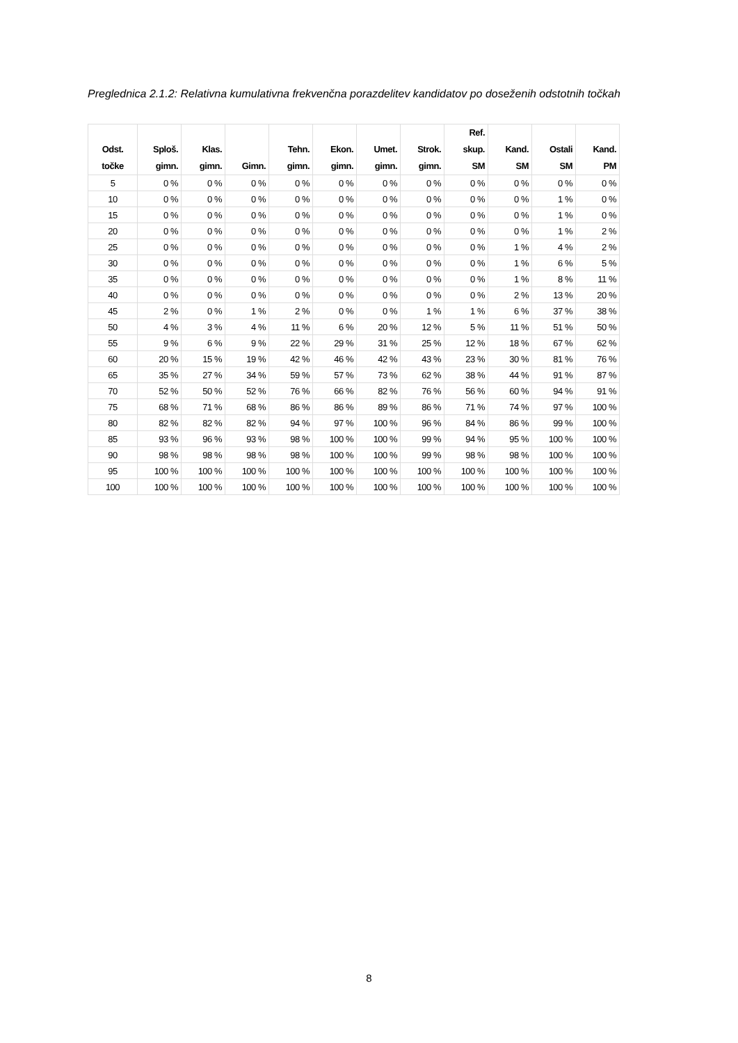Preglednica 2.1.2: Relativna kumulativna frekvenčna porazdelitev kandidatov po doseženih odstotnih točkah
| Odst. točke | Sploš. gimn. | Klas. gimn. | Gimn. | Tehn. gimn. | Ekon. gimn. | Umet. gimn. | Strok. gimn. | Ref. skup. SM | Kand. SM | Ostali SM | Kand. PM |
| --- | --- | --- | --- | --- | --- | --- | --- | --- | --- | --- | --- |
| 5 | 0 % | 0 % | 0 % | 0 % | 0 % | 0 % | 0 % | 0 % | 0 % | 0 % | 0 % |
| 10 | 0 % | 0 % | 0 % | 0 % | 0 % | 0 % | 0 % | 0 % | 0 % | 1 % | 0 % |
| 15 | 0 % | 0 % | 0 % | 0 % | 0 % | 0 % | 0 % | 0 % | 0 % | 1 % | 0 % |
| 20 | 0 % | 0 % | 0 % | 0 % | 0 % | 0 % | 0 % | 0 % | 0 % | 1 % | 2 % |
| 25 | 0 % | 0 % | 0 % | 0 % | 0 % | 0 % | 0 % | 0 % | 1 % | 4 % | 2 % |
| 30 | 0 % | 0 % | 0 % | 0 % | 0 % | 0 % | 0 % | 0 % | 1 % | 6 % | 5 % |
| 35 | 0 % | 0 % | 0 % | 0 % | 0 % | 0 % | 0 % | 0 % | 1 % | 8 % | 11 % |
| 40 | 0 % | 0 % | 0 % | 0 % | 0 % | 0 % | 0 % | 0 % | 2 % | 13 % | 20 % |
| 45 | 2 % | 0 % | 1 % | 2 % | 0 % | 0 % | 1 % | 1 % | 6 % | 37 % | 38 % |
| 50 | 4 % | 3 % | 4 % | 11 % | 6 % | 20 % | 12 % | 5 % | 11 % | 51 % | 50 % |
| 55 | 9 % | 6 % | 9 % | 22 % | 29 % | 31 % | 25 % | 12 % | 18 % | 67 % | 62 % |
| 60 | 20 % | 15 % | 19 % | 42 % | 46 % | 42 % | 43 % | 23 % | 30 % | 81 % | 76 % |
| 65 | 35 % | 27 % | 34 % | 59 % | 57 % | 73 % | 62 % | 38 % | 44 % | 91 % | 87 % |
| 70 | 52 % | 50 % | 52 % | 76 % | 66 % | 82 % | 76 % | 56 % | 60 % | 94 % | 91 % |
| 75 | 68 % | 71 % | 68 % | 86 % | 86 % | 89 % | 86 % | 71 % | 74 % | 97 % | 100 % |
| 80 | 82 % | 82 % | 82 % | 94 % | 97 % | 100 % | 96 % | 84 % | 86 % | 99 % | 100 % |
| 85 | 93 % | 96 % | 93 % | 98 % | 100 % | 100 % | 99 % | 94 % | 95 % | 100 % | 100 % |
| 90 | 98 % | 98 % | 98 % | 98 % | 100 % | 100 % | 99 % | 98 % | 98 % | 100 % | 100 % |
| 95 | 100 % | 100 % | 100 % | 100 % | 100 % | 100 % | 100 % | 100 % | 100 % | 100 % | 100 % |
| 100 | 100 % | 100 % | 100 % | 100 % | 100 % | 100 % | 100 % | 100 % | 100 % | 100 % | 100 % |
8